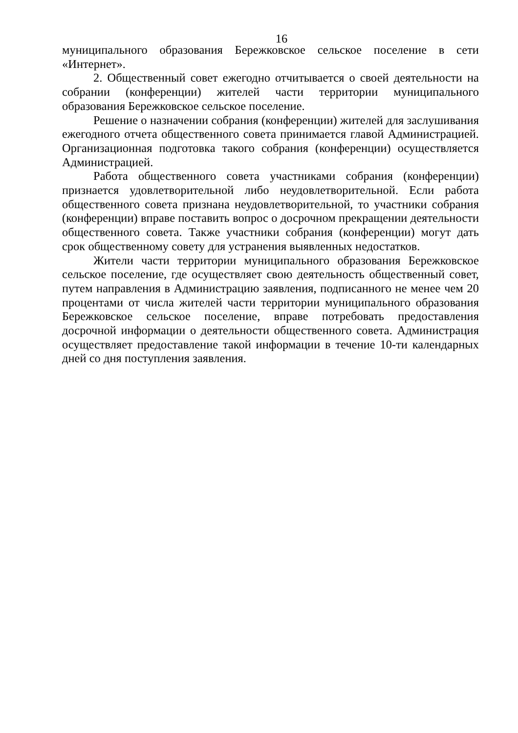16
муниципального образования Бережковское сельское поселение в сети «Интернет».
2. Общественный совет ежегодно отчитывается о своей деятельности на собрании (конференции) жителей части территории муниципального образования Бережковское сельское поселение.
Решение о назначении собрания (конференции) жителей для заслушивания ежегодного отчета общественного совета принимается главой Администрацией. Организационная подготовка такого собрания (конференции) осуществляется Администрацией.
Работа общественного совета участниками собрания (конференции) признается удовлетворительной либо неудовлетворительной. Если работа общественного совета признана неудовлетворительной, то участники собрания (конференции) вправе поставить вопрос о досрочном прекращении деятельности общественного совета. Также участники собрания (конференции) могут дать срок общественному совету для устранения выявленных недостатков.
Жители части территории муниципального образования Бережковское сельское поселение, где осуществляет свою деятельность общественный совет, путем направления в Администрацию заявления, подписанного не менее чем 20 процентами от числа жителей части территории муниципального образования Бережковское сельское поселение, вправе потребовать предоставления досрочной информации о деятельности общественного совета. Администрация осуществляет предоставление такой информации в течение 10-ти календарных дней со дня поступления заявления.